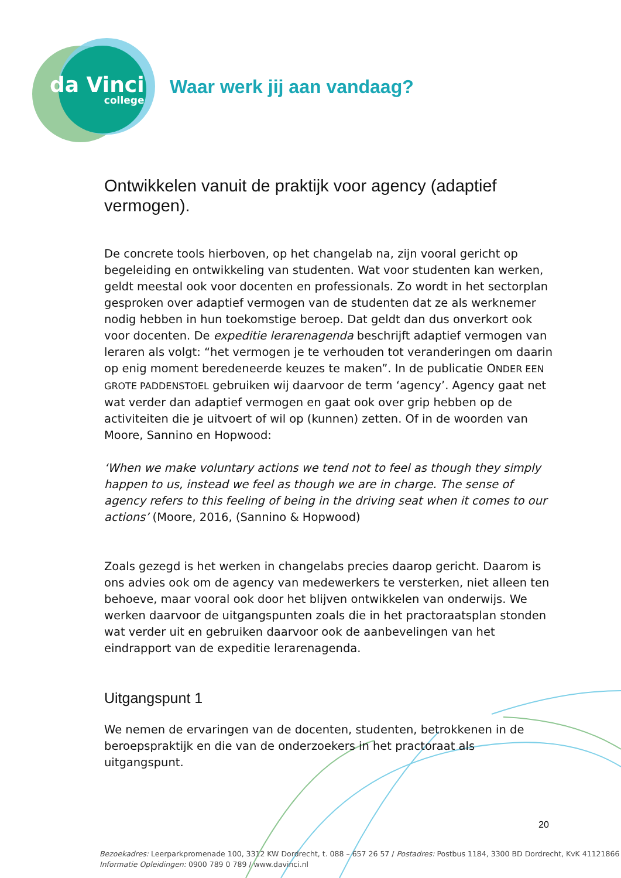da Vinci
college
Waar werk jij aan vandaag?
Ontwikkelen vanuit de praktijk voor agency (adaptief vermogen).
De concrete tools hierboven, op het changelab na, zijn vooral gericht op begeleiding en ontwikkeling van studenten. Wat voor studenten kan werken, geldt meestal ook voor docenten en professionals. Zo wordt in het sectorplan gesproken over adaptief vermogen van de studenten dat ze als werknemer nodig hebben in hun toekomstige beroep. Dat geldt dan dus onverkort ook voor docenten. De expeditie lerarenagenda beschrijft adaptief vermogen van leraren als volgt: “het vermogen je te verhouden tot veranderingen om daarin op enig moment beredeneerde keuzes te maken”. In de publicatie ONDER EEN GROTE PADDENSTOEL gebruiken wij daarvoor de term ‘agency’. Agency gaat net wat verder dan adaptief vermogen en gaat ook over grip hebben op de activiteiten die je uitvoert of wil op (kunnen) zetten. Of in de woorden van Moore, Sannino en Hopwood:
‘When we make voluntary actions we tend not to feel as though they simply happen to us, instead we feel as though we are in charge. The sense of agency refers to this feeling of being in the driving seat when it comes to our actions’ (Moore, 2016, (Sannino & Hopwood)
Zoals gezegd is het werken in changelabs precies daarop gericht. Daarom is ons advies ook om de agency van medewerkers te versterken, niet alleen ten behoeve, maar vooral ook door het blijven ontwikkelen van onderwijs. We werken daarvoor de uitgangspunten zoals die in het practoraatsplan stonden wat verder uit en gebruiken daarvoor ook de aanbevelingen van het eindrapport van de expeditie lerarenagenda.
Uitgangspunt 1
We nemen de ervaringen van de docenten, studenten, betrokkenen in de beroepspraktijk en die van de onderzoekers in het practoraat als uitgangspunt.
20
Bezoekadres: Leerparkpromenade 100, 3312 KW Dordrecht, t. 088 – 657 26 57 / Postadres: Postbus 1184, 3300 BD Dordrecht, KvK 41121866
Informatie Opleidingen: 0900 789 0 789 / www.davinci.nl